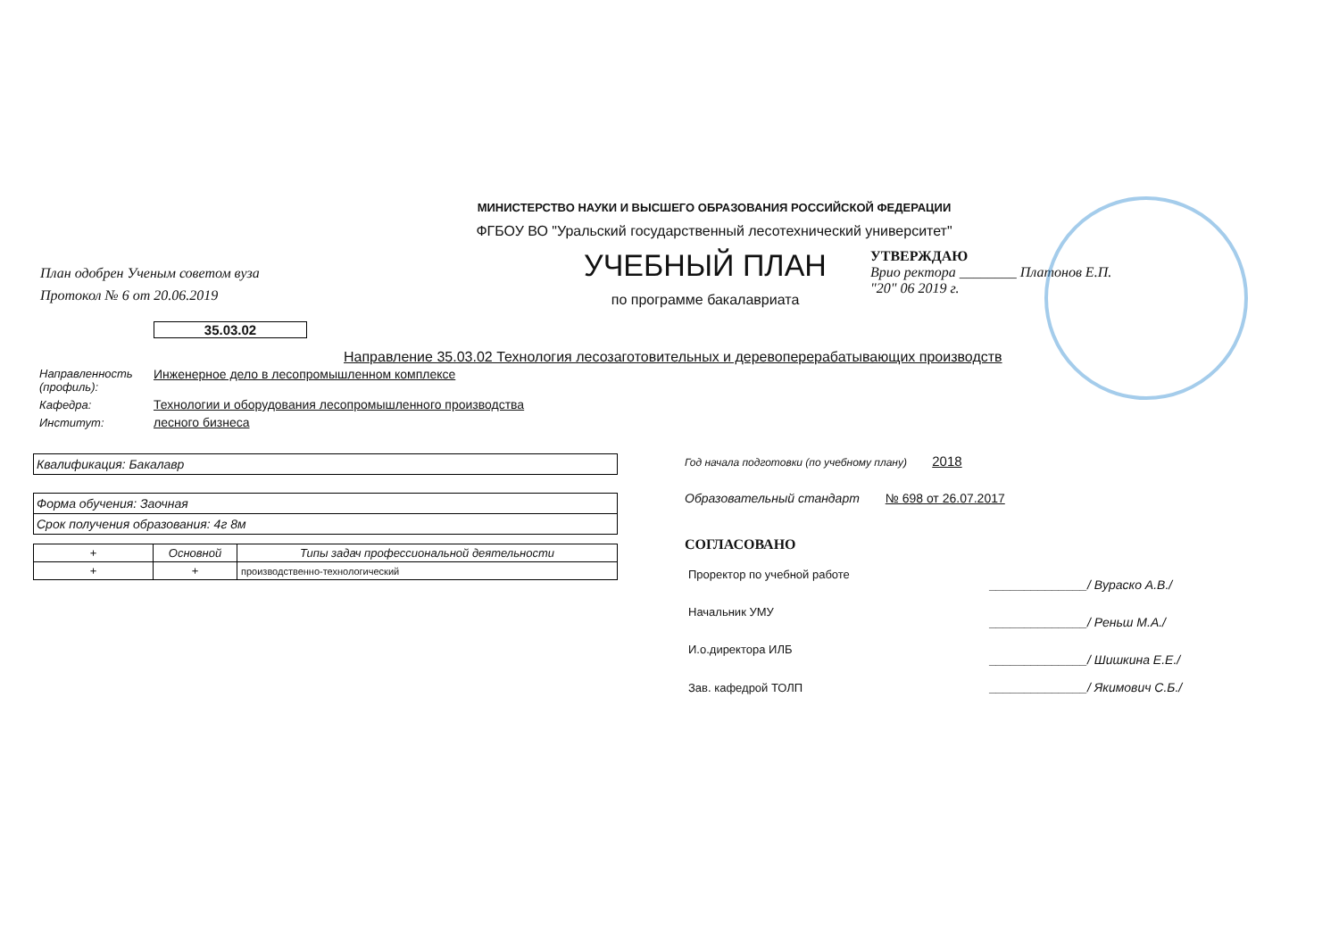МИНИСТЕРСТВО НАУКИ И ВЫСШЕГО ОБРАЗОВАНИЯ РОССИЙСКОЙ ФЕДЕРАЦИИ
ФГБОУ ВО "Уральский государственный лесотехнический университет"
План одобрен Ученым советом вуза
Протокол № 6 от 20.06.2019
УЧЕБНЫЙ ПЛАН
по программе бакалавриата
УТВЕРЖДАЮ
Врио ректора ________ Платонов Е.П.
"20" 06 2019 г.
35.03.02
Направление 35.03.02 Технология лесозаготовительных и деревоперерабатывающих производств
| Направленность (профиль): | Инженерное дело в лесопромышленном комплексе |
| Кафедра: | Технологии и оборудования лесопромышленного производства |
| Институт: | лесного бизнеса |
Квалификация: Бакалавр
Форма обучения: Заочная
Срок получения образования: 4г 8м
| + | Основной | Типы задач профессиональной деятельности |
| --- | --- | --- |
| + | + | производственно-технологический |
Год начала подготовки (по учебному плану) 2018
Образовательный стандарт № 698 от 26.07.2017
СОГЛАСОВАНО
| Проректор по учебной работе | ______________/ Вураско А.В./ |
| Начальник УМУ | ______________/ Реньш М.А./ |
| И.о.директора ИЛБ | ______________/ Шишкина Е.Е./ |
| Зав. кафедрой ТОЛП | ______________/ Якимович С.Б./ |